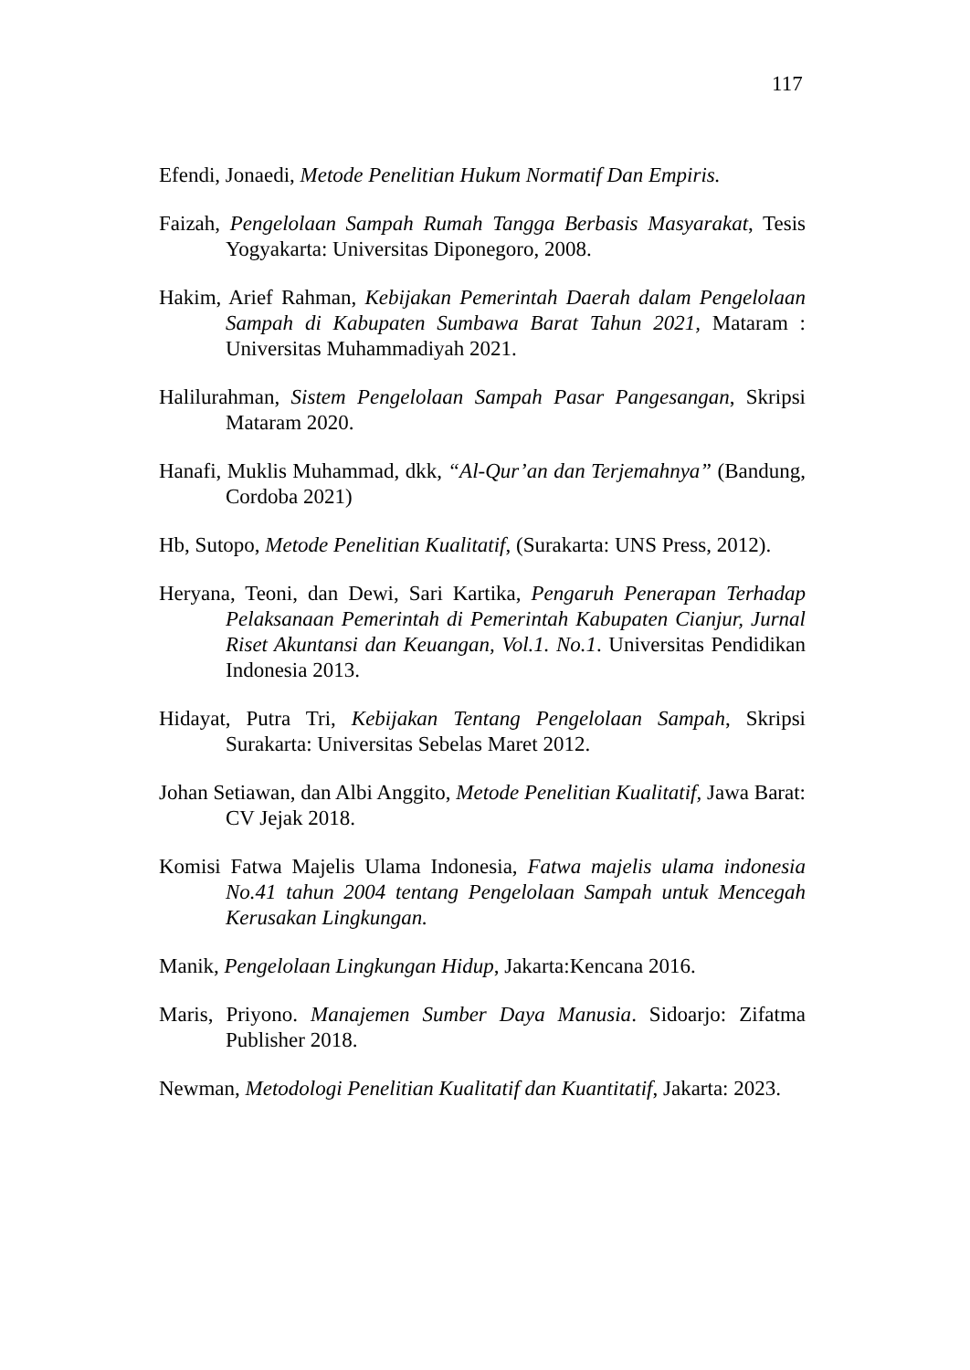117
Efendi, Jonaedi, Metode Penelitian Hukum Normatif Dan Empiris.
Faizah, Pengelolaan Sampah Rumah Tangga Berbasis Masyarakat, Tesis Yogyakarta: Universitas Diponegoro, 2008.
Hakim, Arief Rahman, Kebijakan Pemerintah Daerah dalam Pengelolaan Sampah di Kabupaten Sumbawa Barat Tahun 2021, Mataram : Universitas Muhammadiyah 2021.
Halilurahman, Sistem Pengelolaan Sampah Pasar Pangesangan, Skripsi Mataram 2020.
Hanafi, Muklis Muhammad, dkk, “Al-Qur’an dan Terjemahnya” (Bandung, Cordoba 2021)
Hb, Sutopo, Metode Penelitian Kualitatif, (Surakarta: UNS Press, 2012).
Heryana, Teoni, dan Dewi, Sari Kartika, Pengaruh Penerapan Terhadap Pelaksanaan Pemerintah di Pemerintah Kabupaten Cianjur, Jurnal Riset Akuntansi dan Keuangan, Vol.1. No.1. Universitas Pendidikan Indonesia 2013.
Hidayat, Putra Tri, Kebijakan Tentang Pengelolaan Sampah, Skripsi Surakarta: Universitas Sebelas Maret 2012.
Johan Setiawan, dan Albi Anggito, Metode Penelitian Kualitatif, Jawa Barat: CV Jejak 2018.
Komisi Fatwa Majelis Ulama Indonesia, Fatwa majelis ulama indonesia No.41 tahun 2004 tentang Pengelolaan Sampah untuk Mencegah Kerusakan Lingkungan.
Manik, Pengelolaan Lingkungan Hidup, Jakarta:Kencana 2016.
Maris, Priyono. Manajemen Sumber Daya Manusia. Sidoarjo: Zifatma Publisher 2018.
Newman, Metodologi Penelitian Kualitatif dan Kuantitatif, Jakarta: 2023.